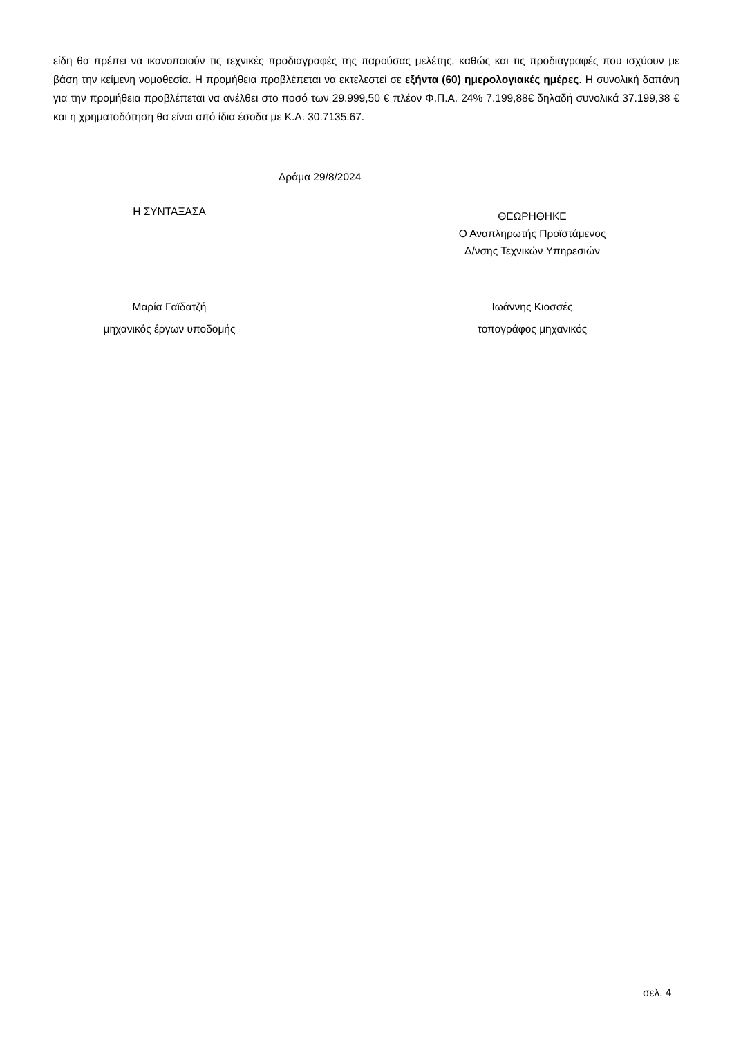είδη θα πρέπει να ικανοποιούν τις τεχνικές προδιαγραφές της παρούσας μελέτης, καθώς και τις προδιαγραφές που ισχύουν με βάση την κείμενη νομοθεσία. Η προμήθεια προβλέπεται να εκτελεστεί σε εξήντα (60) ημερολογιακές ημέρες. Η συνολική δαπάνη για την προμήθεια προβλέπεται να ανέλθει στο ποσό των 29.999,50 € πλέον Φ.Π.Α. 24% 7.199,88€ δηλαδή συνολικά 37.199,38 € και η χρηματοδότηση θα είναι από ίδια έσοδα με Κ.Α. 30.7135.67.
Δράμα 29/8/2024
Η ΣΥΝΤΑΞΑΣΑ
ΘΕΩΡΗΘΗΚΕ
Ο Αναπληρωτής Προϊστάμενος
Δ/νσης Τεχνικών Υπηρεσιών
Μαρία Γαϊδατζή
μηχανικός έργων υποδομής
Ιωάννης Κιοσσές
τοπογράφος μηχανικός
σελ. 4